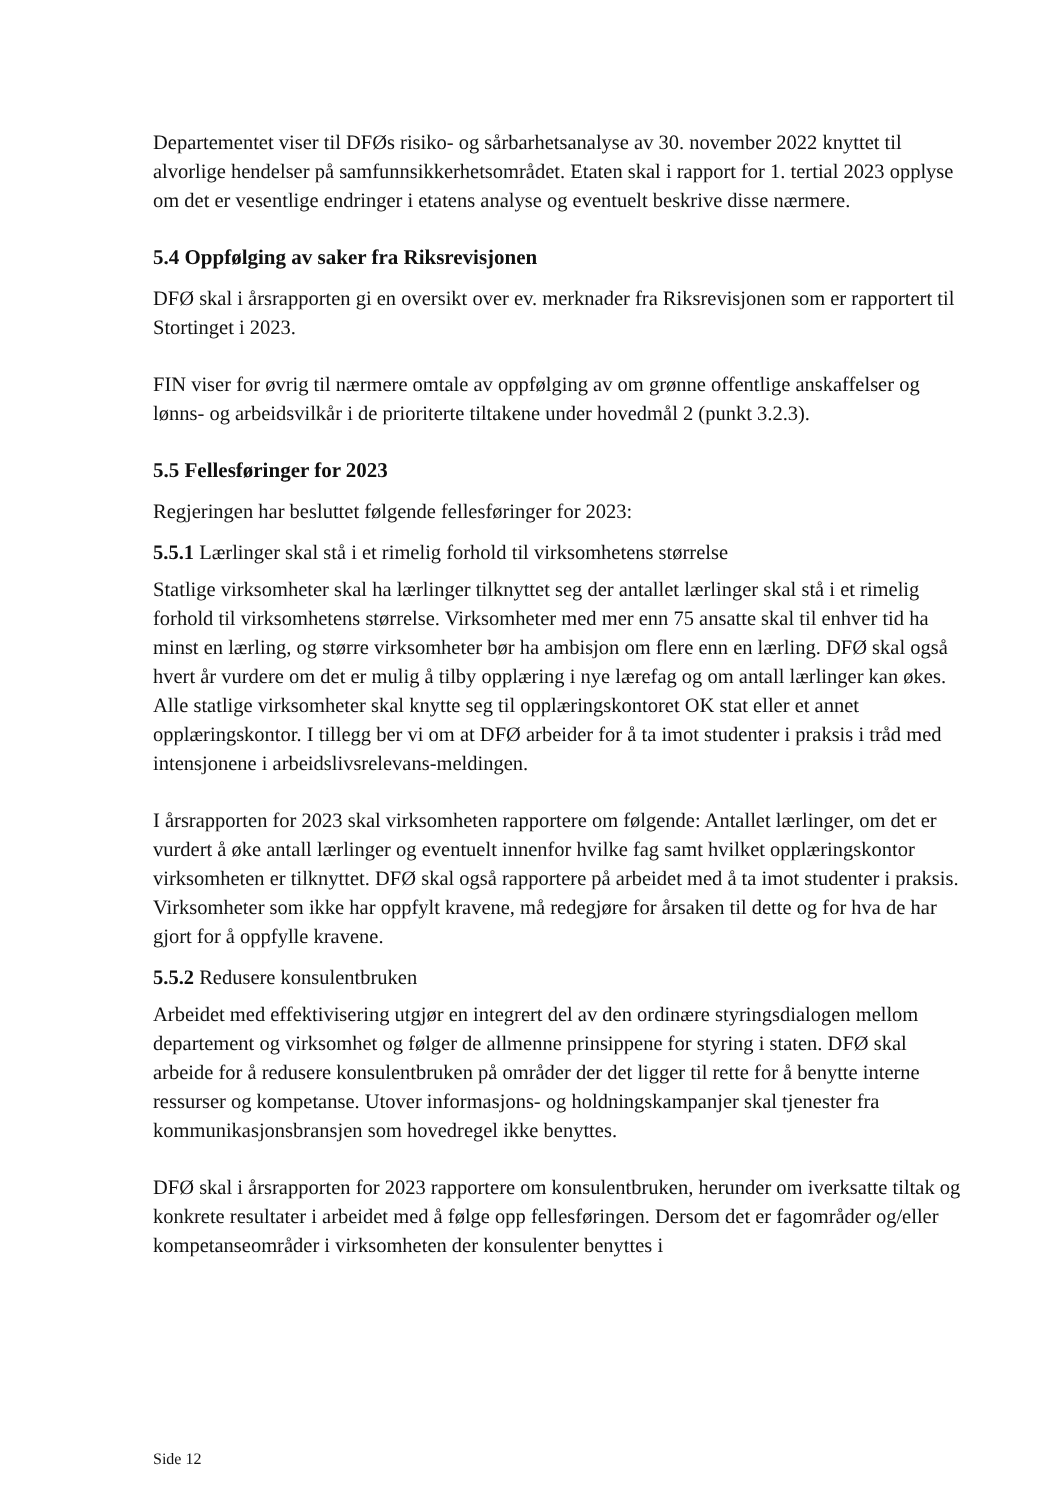Departementet viser til DFØs risiko- og sårbarhetsanalyse av 30. november 2022 knyttet til alvorlige hendelser på samfunnsikkerhetsområdet. Etaten skal i rapport for 1. tertial 2023 opplyse om det er vesentlige endringer i etatens analyse og eventuelt beskrive disse nærmere.
5.4 Oppfølging av saker fra Riksrevisjonen
DFØ skal i årsrapporten gi en oversikt over ev. merknader fra Riksrevisjonen som er rapportert til Stortinget i 2023.
FIN viser for øvrig til nærmere omtale av oppfølging av om grønne offentlige anskaffelser og lønns- og arbeidsvilkår i de prioriterte tiltakene under hovedmål 2 (punkt 3.2.3).
5.5 Fellesføringer for 2023
Regjeringen har besluttet følgende fellesføringer for 2023:
5.5.1 Lærlinger skal stå i et rimelig forhold til virksomhetens størrelse
Statlige virksomheter skal ha lærlinger tilknyttet seg der antallet lærlinger skal stå i et rimelig forhold til virksomhetens størrelse. Virksomheter med mer enn 75 ansatte skal til enhver tid ha minst en lærling, og større virksomheter bør ha ambisjon om flere enn en lærling. DFØ skal også hvert år vurdere om det er mulig å tilby opplæring i nye lærefag og om antall lærlinger kan økes. Alle statlige virksomheter skal knytte seg til opplæringskontoret OK stat eller et annet opplæringskontor. I tillegg ber vi om at DFØ arbeider for å ta imot studenter i praksis i tråd med intensjonene i arbeidslivsrelevans-meldingen.
I årsrapporten for 2023 skal virksomheten rapportere om følgende: Antallet lærlinger, om det er vurdert å øke antall lærlinger og eventuelt innenfor hvilke fag samt hvilket opplæringskontor virksomheten er tilknyttet. DFØ skal også rapportere på arbeidet med å ta imot studenter i praksis. Virksomheter som ikke har oppfylt kravene, må redegjøre for årsaken til dette og for hva de har gjort for å oppfylle kravene.
5.5.2 Redusere konsulentbruken
Arbeidet med effektivisering utgjør en integrert del av den ordinære styringsdialogen mellom departement og virksomhet og følger de allmenne prinsippene for styring i staten. DFØ skal arbeide for å redusere konsulentbruken på områder der det ligger til rette for å benytte interne ressurser og kompetanse. Utover informasjons- og holdningskampanjer skal tjenester fra kommunikasjonsbransjen som hovedregel ikke benyttes.
DFØ skal i årsrapporten for 2023 rapportere om konsulentbruken, herunder om iverksatte tiltak og konkrete resultater i arbeidet med å følge opp fellesføringen. Dersom det er fagområder og/eller kompetanseområder i virksomheten der konsulenter benyttes i
Side 12